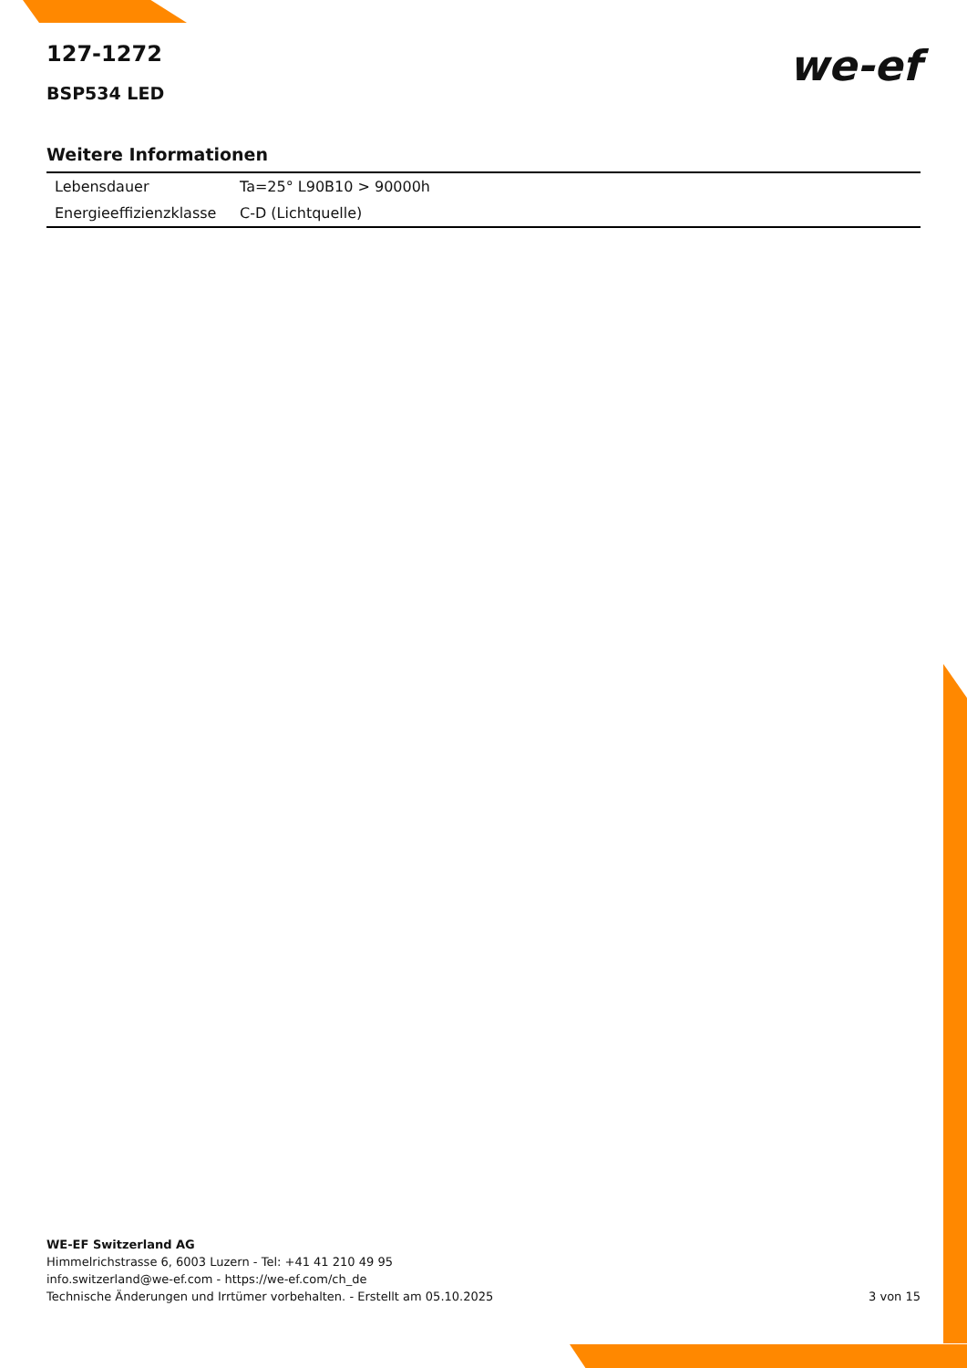127-1272
BSP534 LED
we-ef
Weitere Informationen
| Lebensdauer | Ta=25° L90B10 > 90000h |
| Energieeffizienzklasse | C-D (Lichtquelle) |
WE-EF Switzerland AG
Himmelrichstrasse 6, 6003 Luzern - Tel: +41 41 210 49 95
info.switzerland@we-ef.com - https://we-ef.com/ch_de
Technische Änderungen und Irrtümer vorbehalten. - Erstellt am 05.10.2025
3 von 15